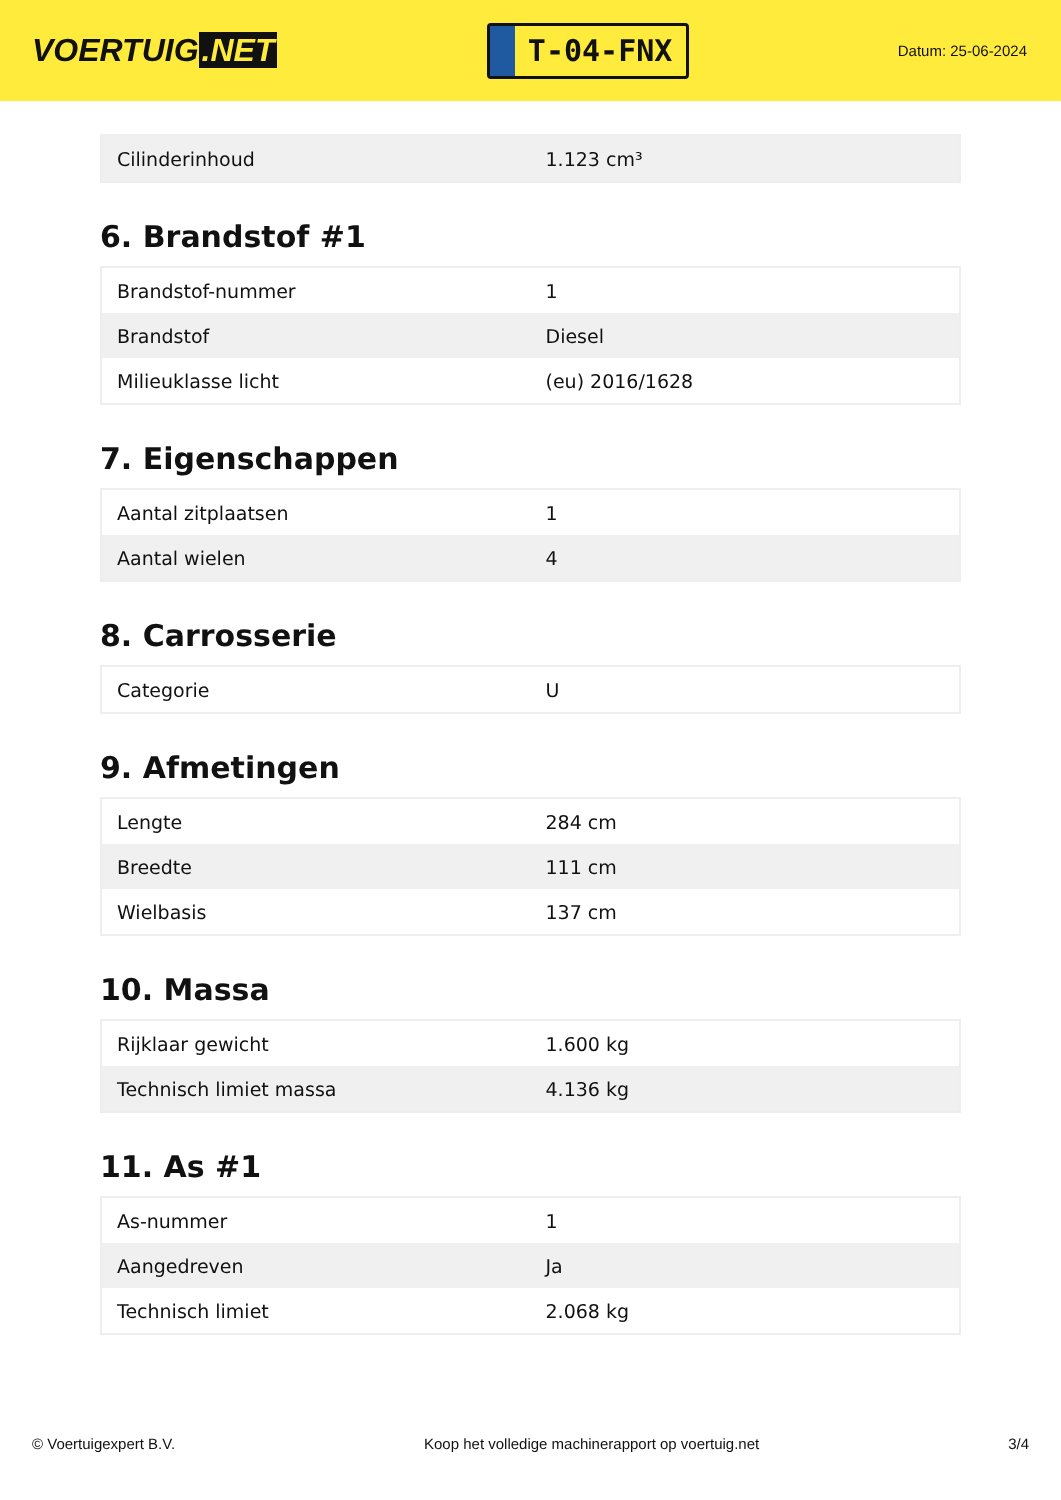VOERTUIG.NET
T-04-FNX
Datum: 25-06-2024
| Cilinderinhoud | 1.123 cm³ |
6. Brandstof #1
| Brandstof-nummer | 1 |
| Brandstof | Diesel |
| Milieuklasse licht | (eu) 2016/1628 |
7. Eigenschappen
| Aantal zitplaatsen | 1 |
| Aantal wielen | 4 |
8. Carrosserie
| Categorie | U |
9. Afmetingen
| Lengte | 284 cm |
| Breedte | 111 cm |
| Wielbasis | 137 cm |
10. Massa
| Rijklaar gewicht | 1.600 kg |
| Technisch limiet massa | 4.136 kg |
11. As #1
| As-nummer | 1 |
| Aangedreven | Ja |
| Technisch limiet | 2.068 kg |
© Voertuigexpert B.V. Koop het volledige machinerapport op voertuig.net 3/4